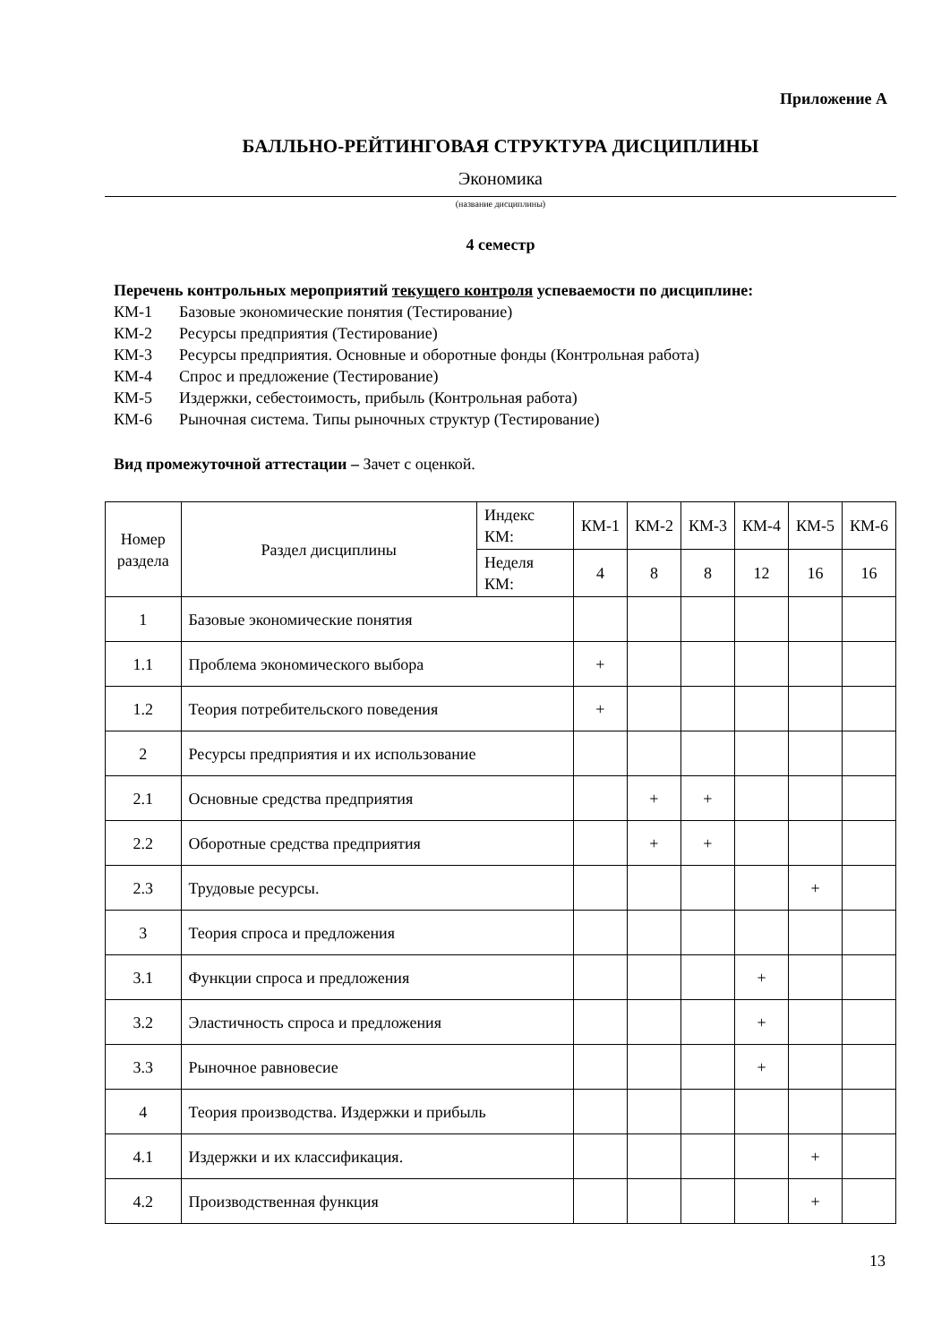Приложение А
БАЛЛЬНО-РЕЙТИНГОВАЯ СТРУКТУРА ДИСЦИПЛИНЫ
Экономика
(название дисциплины)
4 семестр
Перечень контрольных мероприятий текущего контроля успеваемости по дисциплине:
КМ-1 Базовые экономические понятия (Тестирование)
КМ-2 Ресурсы предприятия (Тестирование)
КМ-3 Ресурсы предприятия. Основные и оборотные фонды (Контрольная работа)
КМ-4 Спрос и предложение (Тестирование)
КМ-5 Издержки, себестоимость, прибыль (Контрольная работа)
КМ-6 Рыночная система. Типы рыночных структур (Тестирование)
Вид промежуточной аттестации – Зачет с оценкой.
| Номер раздела | Раздел дисциплины | Индекс КМ: | КМ-1 | КМ-2 | КМ-3 | КМ-4 | КМ-5 | КМ-6 |
| | | Неделя КМ: | 4 | 8 | 8 | 12 | 16 | 16 |
| 1 | Базовые экономические понятия | | | | | | | |
| 1.1 | Проблема экономического выбора | | + | | | | | |
| 1.2 | Теория потребительского поведения | | + | | | | | |
| 2 | Ресурсы предприятия и их использование | | | | | | | |
| 2.1 | Основные средства предприятия | | | + | + | | | |
| 2.2 | Оборотные средства предприятия | | | + | + | | | |
| 2.3 | Трудовые ресурсы. | | | | | | + | |
| 3 | Теория спроса и предложения | | | | | | | |
| 3.1 | Функции спроса и предложения | | | | | + | | |
| 3.2 | Эластичность спроса и предложения | | | | | + | | |
| 3.3 | Рыночное равновесие | | | | | + | | |
| 4 | Теория производства. Издержки и прибыль | | | | | | | |
| 4.1 | Издержки и их классификация. | | | | | | + | |
| 4.2 | Производственная функция | | | | | | + | |
13